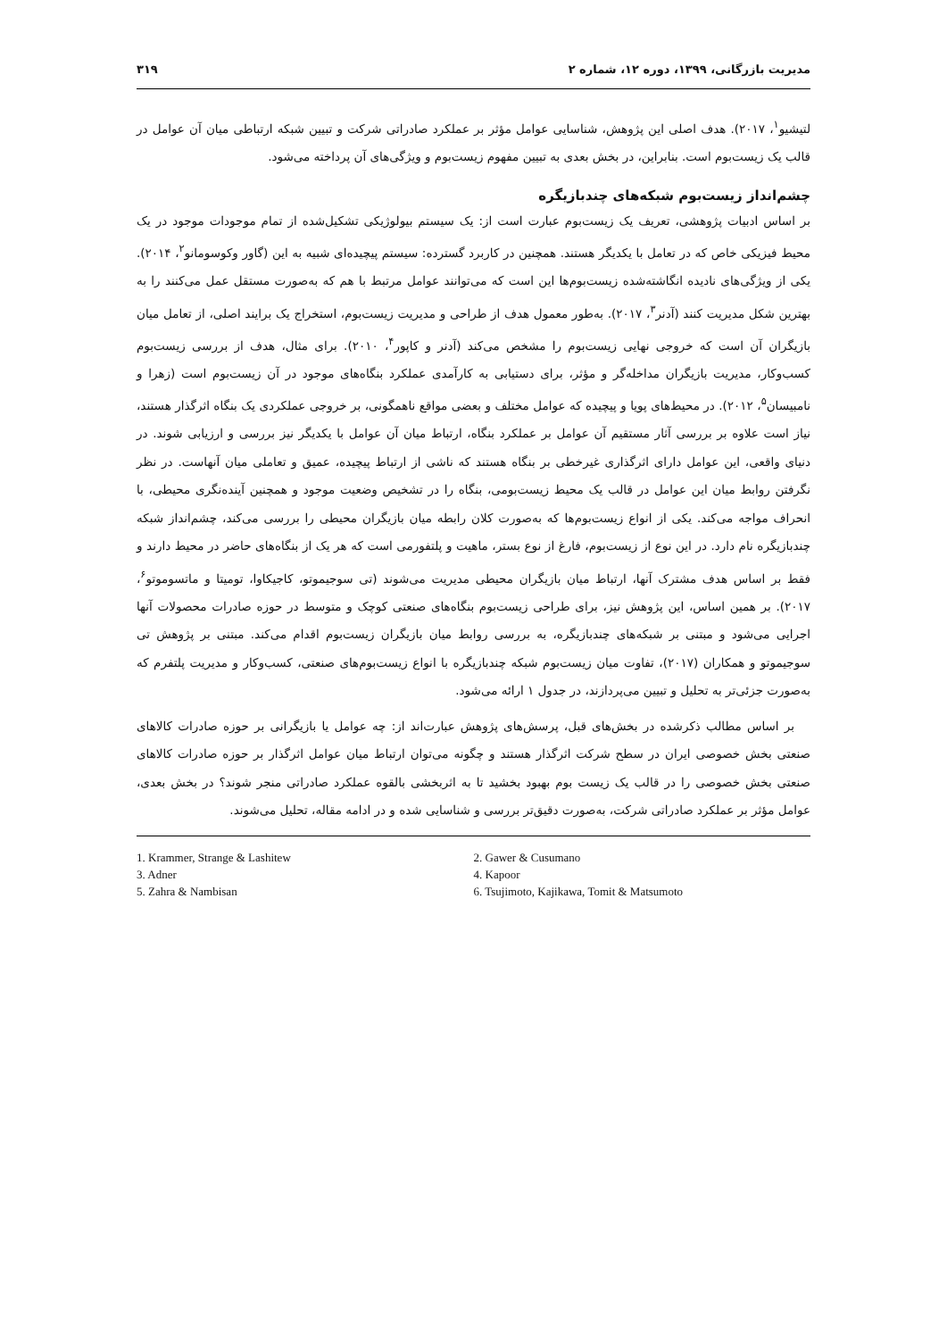مدیریت بازرگانی، ۱۳۹۹، دوره ۱۲، شماره ۲ ۳۱۹
لتیشیو<sup>۱</sup>، ۲۰۱۷). هدف اصلی این پژوهش، شناسایی عوامل مؤثر بر عملکرد صادراتی شرکت و تبیین شبکه ارتباطی میان آن عوامل در قالب یک زیست‌بوم است. بنابراین، در بخش بعدی به تبیین مفهوم زیست‌بوم و ویژگی‌های آن پرداخته می‌شود.
چشم‌انداز زیست‌بوم شبکه‌های چندبازیگره
بر اساس ادبیات پژوهشی، تعریف یک زیست‌بوم عبارت است از: یک سیستم بیولوژیکی تشکیل‌شده از تمام موجودات موجود در یک محیط فیزیکی خاص که در تعامل با یکدیگر هستند. همچنین در کاربرد گسترده: سیستم پیچیده‌ای شبیه به این (گاور وکوسومانو<sup>۲</sup>، ۲۰۱۴). یکی از ویژگی‌های نادیده انگاشته‌شده زیست‌بوم‌ها این است که می‌توانند عوامل مرتبط با هم که به‌صورت مستقل عمل می‌کنند را به بهترین شکل مدیریت کنند (آدنر<sup>۳</sup>، ۲۰۱۷). به‌طور معمول هدف از طراحی و مدیریت زیست‌بوم، استخراج یک برایند اصلی، از تعامل میان بازیگران آن است که خروجی نهایی زیست‌بوم را مشخص می‌کند (آدنر و کاپور<sup>۴</sup>، ۲۰۱۰). برای مثال، هدف از بررسی زیست‌بوم کسب‌وکار، مدیریت بازیگران مداخله‌گر و مؤثر، برای دستیابی به کارآمدی عملکرد بنگاه‌های موجود در آن زیست‌بوم است (زهرا و نامبیسان<sup>۵</sup>، ۲۰۱۲). در محیط‌های پویا و پیچیده که عوامل مختلف و بعضی مواقع ناهمگونی، بر خروجی عملکردی یک بنگاه اثرگذار هستند، نیاز است علاوه بر بررسی آثار مستقیم آن عوامل بر عملکرد بنگاه، ارتباط میان آن عوامل با یکدیگر نیز بررسی و ارزیابی شوند. در دنیای واقعی، این عوامل دارای اثرگذاری غیرخطی بر بنگاه هستند که ناشی از ارتباط پیچیده، عمیق و تعاملی میان آنهاست. در نظر نگرفتن روابط میان این عوامل در قالب یک محیط زیست‌بومی، بنگاه را در تشخیص وضعیت موجود و همچنین آینده‌نگری محیطی، با انحراف مواجه می‌کند. یکی از انواع زیست‌بوم‌ها که به‌صورت کلان رابطه میان بازیگران محیطی را بررسی می‌کند، چشم‌انداز شبکه چندبازیگره نام دارد. در این نوع از زیست‌بوم، فارغ از نوع بستر، ماهیت و پلتفورمی است که هر یک از بنگاه‌های حاضر در محیط دارند و فقط بر اساس هدف مشترک آنها، ارتباط میان بازیگران محیطی مدیریت می‌شوند (تی سوجیموتو، کاجیکاوا، تومیتا و ماتسوموتو<sup>۶</sup>، ۲۰۱۷). بر همین اساس، این پژوهش نیز، برای طراحی زیست‌بوم بنگاه‌های صنعتی کوچک و متوسط در حوزه صادرات محصولات آنها اجرایی می‌شود و مبتنی بر شبکه‌های چندبازیگره، به بررسی روابط میان بازیگران زیست‌بوم اقدام می‌کند. مبتنی بر پژوهش تی سوجیموتو و همکاران (۲۰۱۷)، تفاوت میان زیست‌بوم شبکه چندبازیگره با انواع زیست‌بوم‌های صنعتی، کسب‌وکار و مدیریت پلتفرم که به‌صورت جزئی‌تر به تحلیل و تبیین می‌پردازند، در جدول ۱ ارائه می‌شود.
بر اساس مطالب ذکرشده در بخش‌های قبل، پرسش‌های پژوهش عبارت‌اند از: چه عوامل یا بازیگرانی بر حوزه صادرات کالاهای صنعتی بخش خصوصی ایران در سطح شرکت اثرگذار هستند و چگونه می‌توان ارتباط میان عوامل اثرگذار بر حوزه صادرات کالاهای صنعتی بخش خصوصی را در قالب یک زیست بوم بهبود بخشید تا به اثربخشی بالقوه عملکرد صادراتی منجر شوند؟ در بخش بعدی، عوامل مؤثر بر عملکرد صادراتی شرکت، به‌صورت دقیق‌تر بررسی و شناسایی شده و در ادامه مقاله، تحلیل می‌شوند.
1. Krammer, Strange & Lashitew
2. Gawer & Cusumano
3. Adner
4. Kapoor
5. Zahra & Nambisan
6. Tsujimoto, Kajikawa, Tomit & Matsumoto